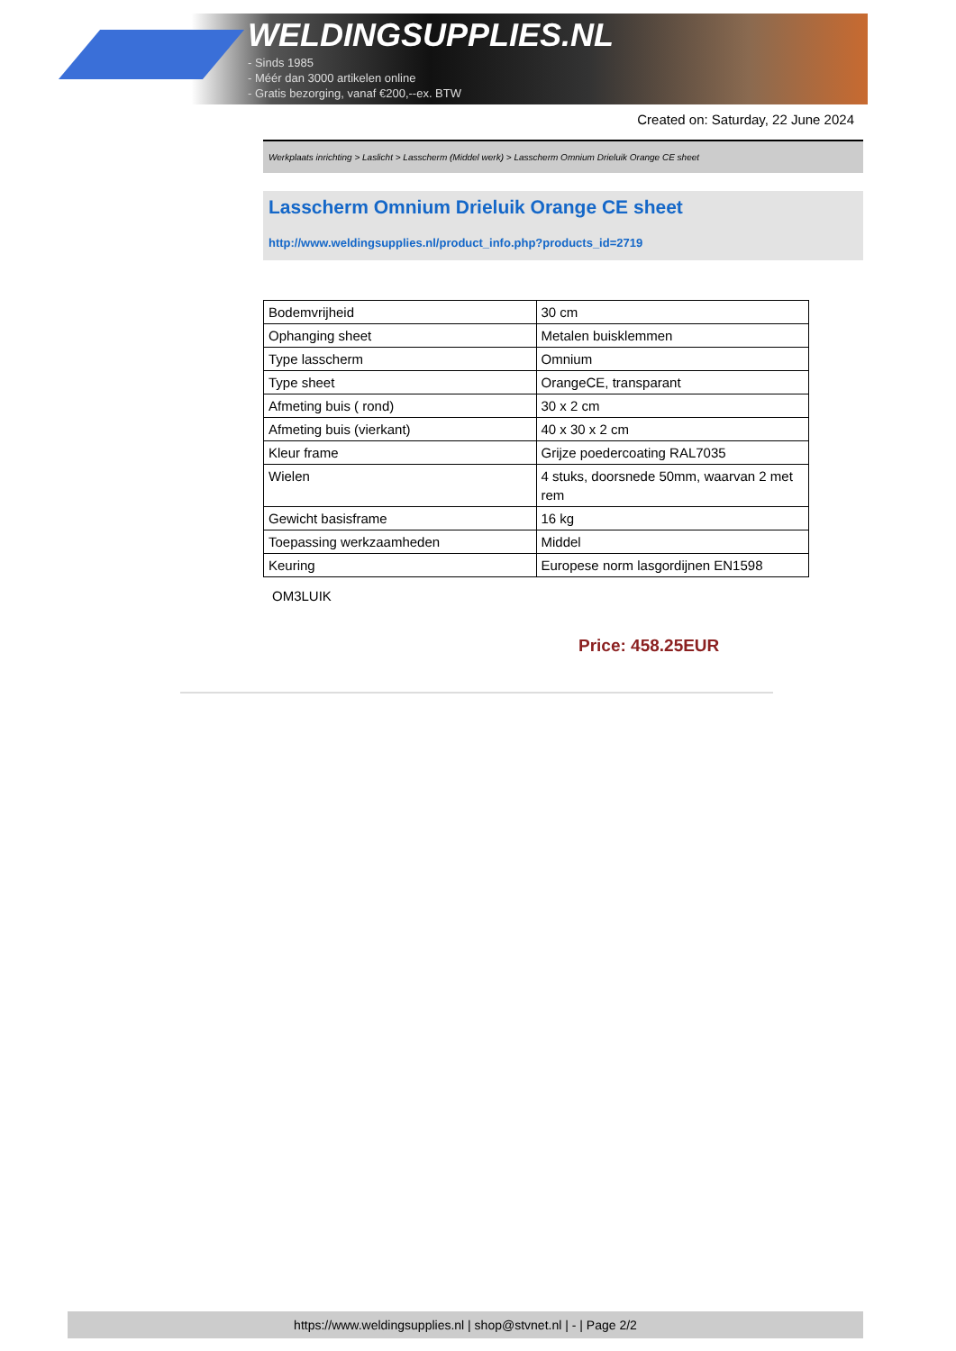WELDINGSUPPLIES.NL
- Sinds 1985
- Méér dan 3000 artikelen online
- Gratis bezorging, vanaf €200,--ex. BTW
Created on: Saturday, 22 June 2024
Werkplaats inrichting > Laslicht > Lasscherm (Middel werk) > Lasscherm Omnium Drieluik Orange CE sheet
Lasscherm Omnium Drieluik Orange CE sheet
http://www.weldingsupplies.nl/product_info.php?products_id=2719
| Bodemvrijheid | 30 cm |
| Ophanging sheet | Metalen buisklemmen |
| Type lasscherm | Omnium |
| Type sheet | OrangeCE, transparant |
| Afmeting buis ( rond) | 30 x 2 cm |
| Afmeting buis (vierkant) | 40 x 30 x 2 cm |
| Kleur frame | Grijze poedercoating RAL7035 |
| Wielen | 4 stuks, doorsnede 50mm, waarvan 2 met rem |
| Gewicht basisframe | 16 kg |
| Toepassing werkzaamheden | Middel |
| Keuring | Europese norm lasgordijnen EN1598 |
OM3LUIK
Price: 458.25EUR
https://www.weldingsupplies.nl | shop@stvnet.nl | - | Page 2/2